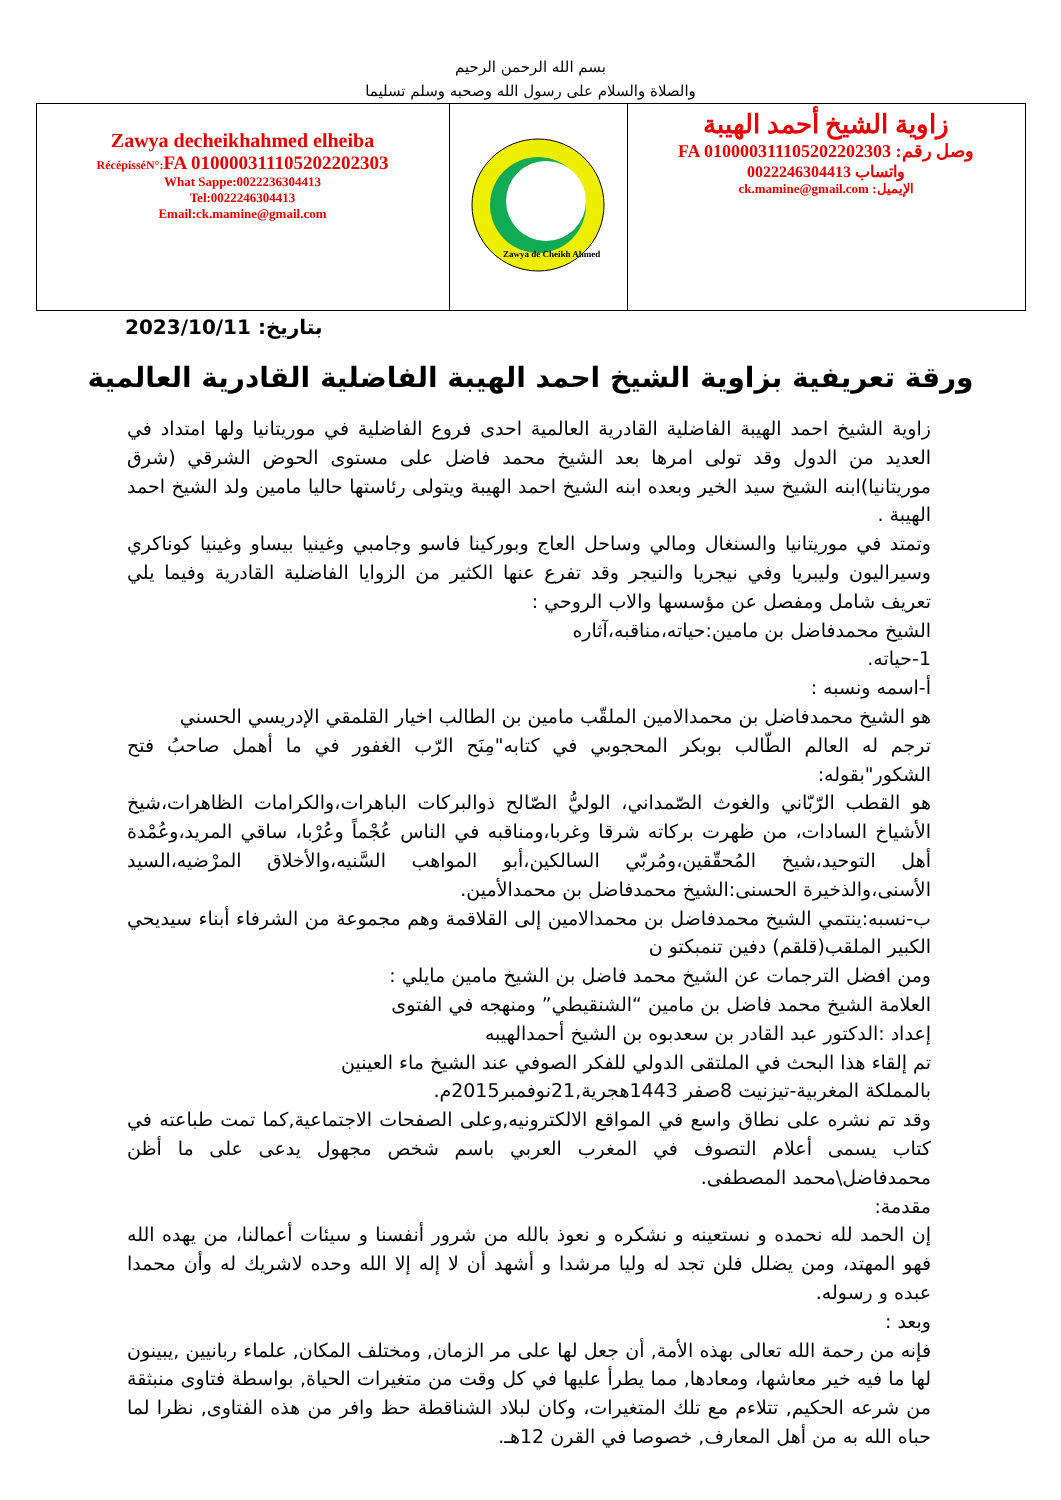بسم الله الرحمن الرحيم
والصلاة والسلام على رسول الله وصحبه وسلم تسليما
| Zawya decheikhahmed elheiba RécépisséN°: FA 01000031110520220​2303 What Sappe:0022236304413 Tel:0022246304413 Email:ck.mamine@gmail.com | Zawya de Cheikh Ahmed | زاوية الشيخ أحمد الهيبة وصل رقم: FA 0100003111052022​02303 واتساب 0022246304413 الإيميل: ck.mamine@gmail.com |
2023/10/11 :بتاريخ
ورقة تعريفية بزاوية الشيخ احمد الهيبة الفاضلية القادرية العالمية
زاوية الشيخ احمد الهيبة الفاضلية القادرية العالمية احدى فروع الفاضلية في موريتانيا ولها امتداد في العديد من الدول وقد تولى امرها بعد الشيخ محمد فاضل على مستوى الحوض الشرقي (شرق موريتانيا)ابنه الشيخ سيد الخير وبعده ابنه الشيخ احمد الهيبة ويتولى رئاستها حاليا مامين ولد الشيخ احمد الهيبة .
وتمتد في موريتانيا والسنغال ومالي وساحل العاج وبوركينا فاسو وجامبي وغينيا بيساو وغينيا كوناكري وسيراليون وليبريا وفي نيجريا والنيجر وقد تفرع عنها الكثير من الزوايا الفاضلية القادرية وفيما يلي تعريف شامل ومفصل عن مؤسسها والاب الروحي :
الشيخ محمدفاضل بن مامين:حياته،مناقبه،آثاره
1-حياته.
أ-اسمه ونسبه :
هو الشيخ محمدفاضل بن محمدالامين الملقّب مامين بن الطالب اخيار القلمقي الإدريسي الحسني
ترجم له العالم الطّالب بوبكر المحجوبي في كتابه"مِنَح الرّب الغفور في ما أهمل صاحبُ فتح الشكور"بقوله:
هو القطب الرّبّاني والغوث الصّمداني، الوليُّ الصّالح ذوالبركات الباهرات،والكرامات الظاهرات،شيخ الأشياخ السادات، من ظهرت بركاته شرقا وغربا،ومناقبه في الناس عُجْماً وعُرْبا، ساقي المريد،وعُمْدة أهل التوحيد،شيخ المُحقّقين،ومُربّي السالكين،أبو المواهب السَّنيه،والأخلاق المرْضيه،السيد الأسنى،والذخيرة الحسنى:الشيخ محمدفاضل بن محمدالأمين.
ب-نسبه:ينتمي الشيخ محمدفاضل بن محمدالامين إلى القلاقمة وهم مجموعة من الشرفاء أبناء سيديحي الكبير الملقب(قلقم) دفين تنمبكتو ن
ومن افضل الترجمات عن الشيخ محمد فاضل بن الشيخ مامين مايلي :
العلامة الشيخ محمد فاضل بن مامين “الشنقيطي” ومنهجه في الفتوى
إعداد :الدكتور عبد القادر بن سعدبوه بن الشيخ أحمدالهيبه
تم إلقاء هذا البحث في الملتقى الدولي للفكر الصوفي عند الشيخ ماء العينين
بالمملكة المغربية-تيزنيت 8صفر 1443هجرية,21نوفمبر2015م.
وقد تم نشره على نطاق واسع في المواقع الالكترونيه,وعلى الصفحات الاجتماعية,كما تمت طباعته في كتاب يسمى أعلام التصوف في المغرب العربي باسم شخص مجهول يدعى على ما أظن محمدفاضل\محمد المصطفى.
مقدمة:
إن الحمد لله نحمده و نستعينه و نشكره و نعوذ بالله من شرور أنفسنا و سيئات أعمالنا، من يهده الله فهو المهتد، ومن يضلل فلن تجد له وليا مرشدا و أشهد أن لا إله إلا الله وحده لاشريك له وأن محمدا عبده و رسوله.
وبعد :
فإنه من رحمة الله تعالى بهذه الأمة, أن جعل لها على مر الزمان, ومختلف المكان, علماء ربانيين ,يبينون لها ما فيه خير معاشها، ومعادها, مما يطرأ عليها في كل وقت من متغيرات الحياة, بواسطة فتاوى منبثقة من شرعه الحكيم, تتلاءم مع تلك المتغيرات، وكان لبلاد الشناقطة حظ وافر من هذه الفتاوى, نظرا لما حباه الله به من أهل المعارف, خصوصا في القرن 12هـ.